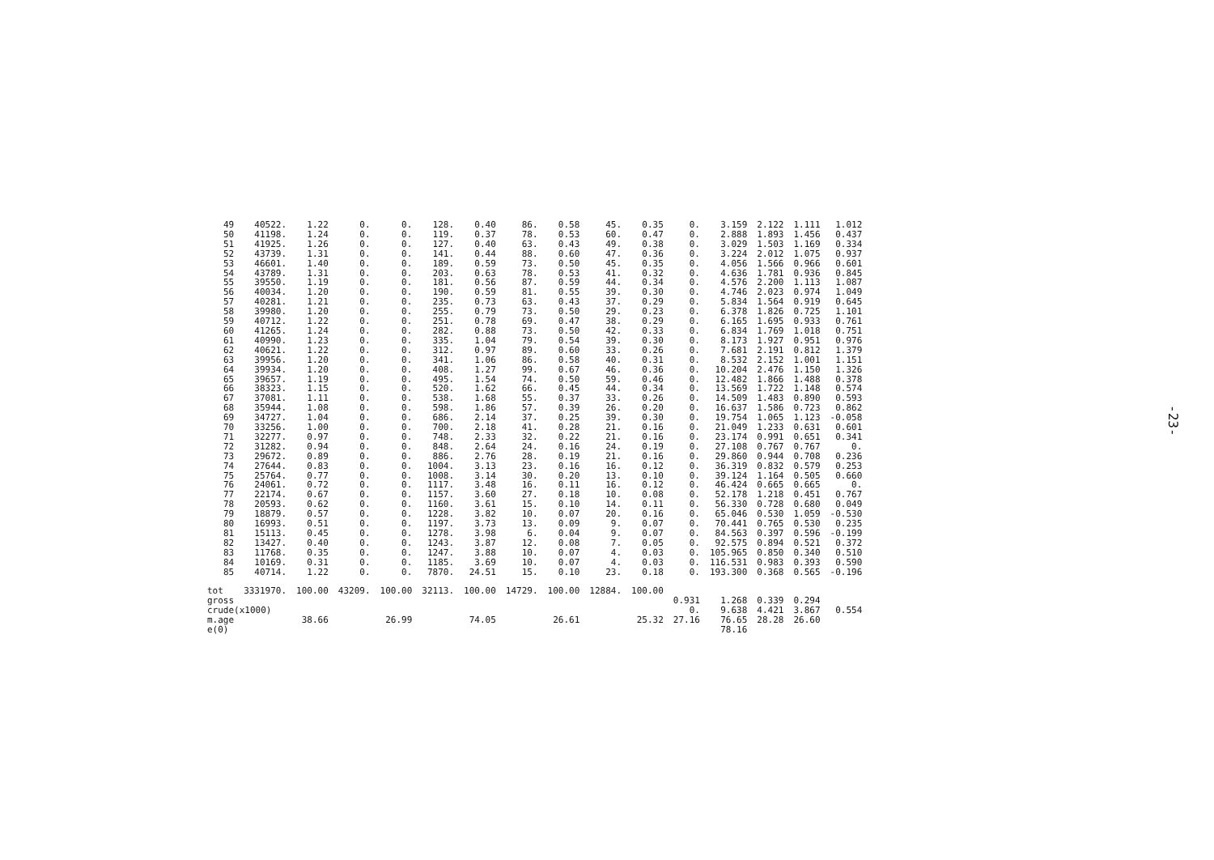| 49 | 40522. | 1.22 | 0. | 0. | 128. | 0.40 | 86. | 0.58 | 45. | 0.35 | 0. | 3.159 | 2.122 | 1.111 | 1.012 |
| 50 | 41198. | 1.24 | 0. | 0. | 119. | 0.37 | 78. | 0.53 | 60. | 0.47 | 0. | 2.888 | 1.893 | 1.456 | 0.437 |
| 51 | 41925. | 1.26 | 0. | 0. | 127. | 0.40 | 63. | 0.43 | 49. | 0.38 | 0. | 3.029 | 1.503 | 1.169 | 0.334 |
| 52 | 43739. | 1.31 | 0. | 0. | 141. | 0.44 | 88. | 0.60 | 47. | 0.36 | 0. | 3.224 | 2.012 | 1.075 | 0.937 |
| 53 | 46601. | 1.40 | 0. | 0. | 189. | 0.59 | 73. | 0.50 | 45. | 0.35 | 0. | 4.056 | 1.566 | 0.966 | 0.601 |
| 54 | 43789. | 1.31 | 0. | 0. | 203. | 0.63 | 78. | 0.53 | 41. | 0.32 | 0. | 4.636 | 1.781 | 0.936 | 0.845 |
| 55 | 39550. | 1.19 | 0. | 0. | 181. | 0.56 | 87. | 0.59 | 44. | 0.34 | 0. | 4.576 | 2.200 | 1.113 | 1.087 |
| 56 | 40034. | 1.20 | 0. | 0. | 190. | 0.59 | 81. | 0.55 | 39. | 0.30 | 0. | 4.746 | 2.023 | 0.974 | 1.049 |
| 57 | 40281. | 1.21 | 0. | 0. | 235. | 0.73 | 63. | 0.43 | 37. | 0.29 | 0. | 5.834 | 1.564 | 0.919 | 0.645 |
| 58 | 39980. | 1.20 | 0. | 0. | 255. | 0.79 | 73. | 0.50 | 29. | 0.23 | 0. | 6.378 | 1.826 | 0.725 | 1.101 |
| 59 | 40712. | 1.22 | 0. | 0. | 251. | 0.78 | 69. | 0.47 | 38. | 0.29 | 0. | 6.165 | 1.695 | 0.933 | 0.761 |
| 60 | 41265. | 1.24 | 0. | 0. | 282. | 0.88 | 73. | 0.50 | 42. | 0.33 | 0. | 6.834 | 1.769 | 1.018 | 0.751 |
| 61 | 40990. | 1.23 | 0. | 0. | 335. | 1.04 | 79. | 0.54 | 39. | 0.30 | 0. | 8.173 | 1.927 | 0.951 | 0.976 |
| 62 | 40621. | 1.22 | 0. | 0. | 312. | 0.97 | 89. | 0.60 | 33. | 0.26 | 0. | 7.681 | 2.191 | 0.812 | 1.379 |
| 63 | 39956. | 1.20 | 0. | 0. | 341. | 1.06 | 86. | 0.58 | 40. | 0.31 | 0. | 8.532 | 2.152 | 1.001 | 1.151 |
| 64 | 39934. | 1.20 | 0. | 0. | 408. | 1.27 | 99. | 0.67 | 46. | 0.36 | 0. | 10.204 | 2.476 | 1.150 | 1.326 |
| 65 | 39657. | 1.19 | 0. | 0. | 495. | 1.54 | 74. | 0.50 | 59. | 0.46 | 0. | 12.482 | 1.866 | 1.488 | 0.378 |
| 66 | 38323. | 1.15 | 0. | 0. | 520. | 1.62 | 66. | 0.45 | 44. | 0.34 | 0. | 13.569 | 1.722 | 1.148 | 0.574 |
| 67 | 37081. | 1.11 | 0. | 0. | 538. | 1.68 | 55. | 0.37 | 33. | 0.26 | 0. | 14.509 | 1.483 | 0.890 | 0.593 |
| 68 | 35944. | 1.08 | 0. | 0. | 598. | 1.86 | 57. | 0.39 | 26. | 0.20 | 0. | 16.637 | 1.586 | 0.723 | 0.862 |
| 69 | 34727. | 1.04 | 0. | 0. | 686. | 2.14 | 37. | 0.25 | 39. | 0.30 | 0. | 19.754 | 1.065 | 1.123 | -0.058 |
| 70 | 33256. | 1.00 | 0. | 0. | 700. | 2.18 | 41. | 0.28 | 21. | 0.16 | 0. | 21.049 | 1.233 | 0.631 | 0.601 |
| 71 | 32277. | 0.97 | 0. | 0. | 748. | 2.33 | 32. | 0.22 | 21. | 0.16 | 0. | 23.174 | 0.991 | 0.651 | 0.341 |
| 72 | 31282. | 0.94 | 0. | 0. | 848. | 2.64 | 24. | 0.16 | 24. | 0.19 | 0. | 27.108 | 0.767 | 0.767 | 0. |
| 73 | 29672. | 0.89 | 0. | 0. | 886. | 2.76 | 28. | 0.19 | 21. | 0.16 | 0. | 29.860 | 0.944 | 0.708 | 0.236 |
| 74 | 27644. | 0.83 | 0. | 0. | 1004. | 3.13 | 23. | 0.16 | 16. | 0.12 | 0. | 36.319 | 0.832 | 0.579 | 0.253 |
| 75 | 25764. | 0.77 | 0. | 0. | 1008. | 3.14 | 30. | 0.20 | 13. | 0.10 | 0. | 39.124 | 1.164 | 0.505 | 0.660 |
| 76 | 24061. | 0.72 | 0. | 0. | 1117. | 3.48 | 16. | 0.11 | 16. | 0.12 | 0. | 46.424 | 0.665 | 0.665 | 0. |
| 77 | 22174. | 0.67 | 0. | 0. | 1157. | 3.60 | 27. | 0.18 | 10. | 0.08 | 0. | 52.178 | 1.218 | 0.451 | 0.767 |
| 78 | 20593. | 0.62 | 0. | 0. | 1160. | 3.61 | 15. | 0.10 | 14. | 0.11 | 0. | 56.330 | 0.728 | 0.680 | 0.049 |
| 79 | 18879. | 0.57 | 0. | 0. | 1228. | 3.82 | 10. | 0.07 | 20. | 0.16 | 0. | 65.046 | 0.530 | 1.059 | -0.530 |
| 80 | 16993. | 0.51 | 0. | 0. | 1197. | 3.73 | 13. | 0.09 | 9. | 0.07 | 0. | 70.441 | 0.765 | 0.530 | 0.235 |
| 81 | 15113. | 0.45 | 0. | 0. | 1278. | 3.98 | 6. | 0.04 | 9. | 0.07 | 0. | 84.563 | 0.397 | 0.596 | -0.199 |
| 82 | 13427. | 0.40 | 0. | 0. | 1243. | 3.87 | 12. | 0.08 | 7. | 0.05 | 0. | 92.575 | 0.894 | 0.521 | 0.372 |
| 83 | 11768. | 0.35 | 0. | 0. | 1247. | 3.88 | 10. | 0.07 | 4. | 0.03 | 0. | 105.965 | 0.850 | 0.340 | 0.510 |
| 84 | 10169. | 0.31 | 0. | 0. | 1185. | 3.69 | 10. | 0.07 | 4. | 0.03 | 0. | 116.531 | 0.983 | 0.393 | 0.590 |
| 85 | 40714. | 1.22 | 0. | 0. | 7870. | 24.51 | 15. | 0.10 | 23. | 0.18 | 0. | 193.300 | 0.368 | 0.565 | -0.196 |
| tot | 3331970. | 100.00 | 43209. | 100.00 | 32113. | 100.00 | 14729. | 100.00 | 12884. | 100.00 | | | | | |
| gross | | | | | | | | | | | 0.931 | 1.268 | 0.339 | 0.294 | |
| crude(x1000) | | | | | | | | | | | 0. | 9.638 | 4.421 | 3.867 | 0.554 |
| m.age | | 38.66 | | 26.99 | | 74.05 | | 26.61 | | 25.32 | 27.16 | 76.65 | 28.28 | 26.60 | |
| e(0) | | | | | | | | | | | | 78.16 | | | |
-23-